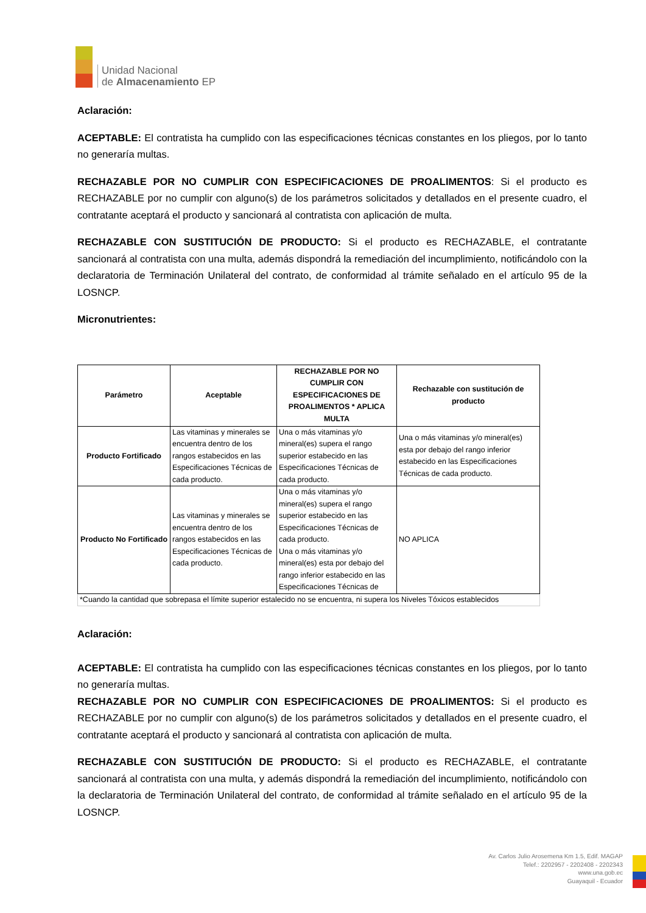Unidad Nacional
de Almacenamiento EP
Aclaración:
ACEPTABLE: El contratista ha cumplido con las especificaciones técnicas constantes en los pliegos, por lo tanto no generaría multas.
RECHAZABLE POR NO CUMPLIR CON ESPECIFICACIONES DE PROALIMENTOS: Si el producto es RECHAZABLE por no cumplir con alguno(s) de los parámetros solicitados y detallados en el presente cuadro, el contratante aceptará el producto y sancionará al contratista con aplicación de multa.
RECHAZABLE CON SUSTITUCIÓN DE PRODUCTO: Si el producto es RECHAZABLE, el contratante sancionará al contratista con una multa, además dispondrá la remediación del incumplimiento, notificándolo con la declaratoria de Terminación Unilateral del contrato, de conformidad al trámite señalado en el artículo 95 de la LOSNCP.
Micronutrientes:
| Parámetro | Aceptable | RECHAZABLE POR NO CUMPLIR CON ESPECIFICACIONES DE PROALIMENTOS * APLICA MULTA | Rechazable con sustitución de producto |
| --- | --- | --- | --- |
| Producto Fortificado | Las vitaminas y minerales se encuentra dentro de los rangos estabecidos en las Especificaciones Técnicas de cada producto. | Una o más vitaminas y/o mineral(es) supera el rango superior estabecido en las Especificaciones Técnicas de cada producto. | Una o más vitaminas y/o mineral(es) esta por debajo del rango inferior estabecido en las Especificaciones Técnicas de cada producto. |
| Producto No Fortificado | Las vitaminas y minerales se encuentra dentro de los rangos estabecidos en las Especificaciones Técnicas de cada producto. | Una o más vitaminas y/o mineral(es) supera el rango superior estabecido en las Especificaciones Técnicas de cada producto. Una o más vitaminas y/o mineral(es) esta por debajo del rango inferior estabecido en las Especificaciones Técnicas de | NO APLICA |
| *Cuando la cantidad que sobrepasa el límite superior estalecido no se encuentra, ni supera los Niveles Tóxicos establecidos | | | |
Aclaración:
ACEPTABLE: El contratista ha cumplido con las especificaciones técnicas constantes en los pliegos, por lo tanto no generaría multas.
RECHAZABLE POR NO CUMPLIR CON ESPECIFICACIONES DE PROALIMENTOS: Si el producto es RECHAZABLE por no cumplir con alguno(s) de los parámetros solicitados y detallados en el presente cuadro, el contratante aceptará el producto y sancionará al contratista con aplicación de multa.
RECHAZABLE CON SUSTITUCIÓN DE PRODUCTO: Si el producto es RECHAZABLE, el contratante sancionará al contratista con una multa, y además dispondrá la remediación del incumplimiento, notificándolo con la declaratoria de Terminación Unilateral del contrato, de conformidad al trámite señalado en el artículo 95 de la LOSNCP.
Av. Carlos Julio Arosemena Km 1.5, Edif. MAGAP
Telef.: 2202957 - 2202408 - 2202343
www.una.gob.ec
Guayaquil - Ecuador